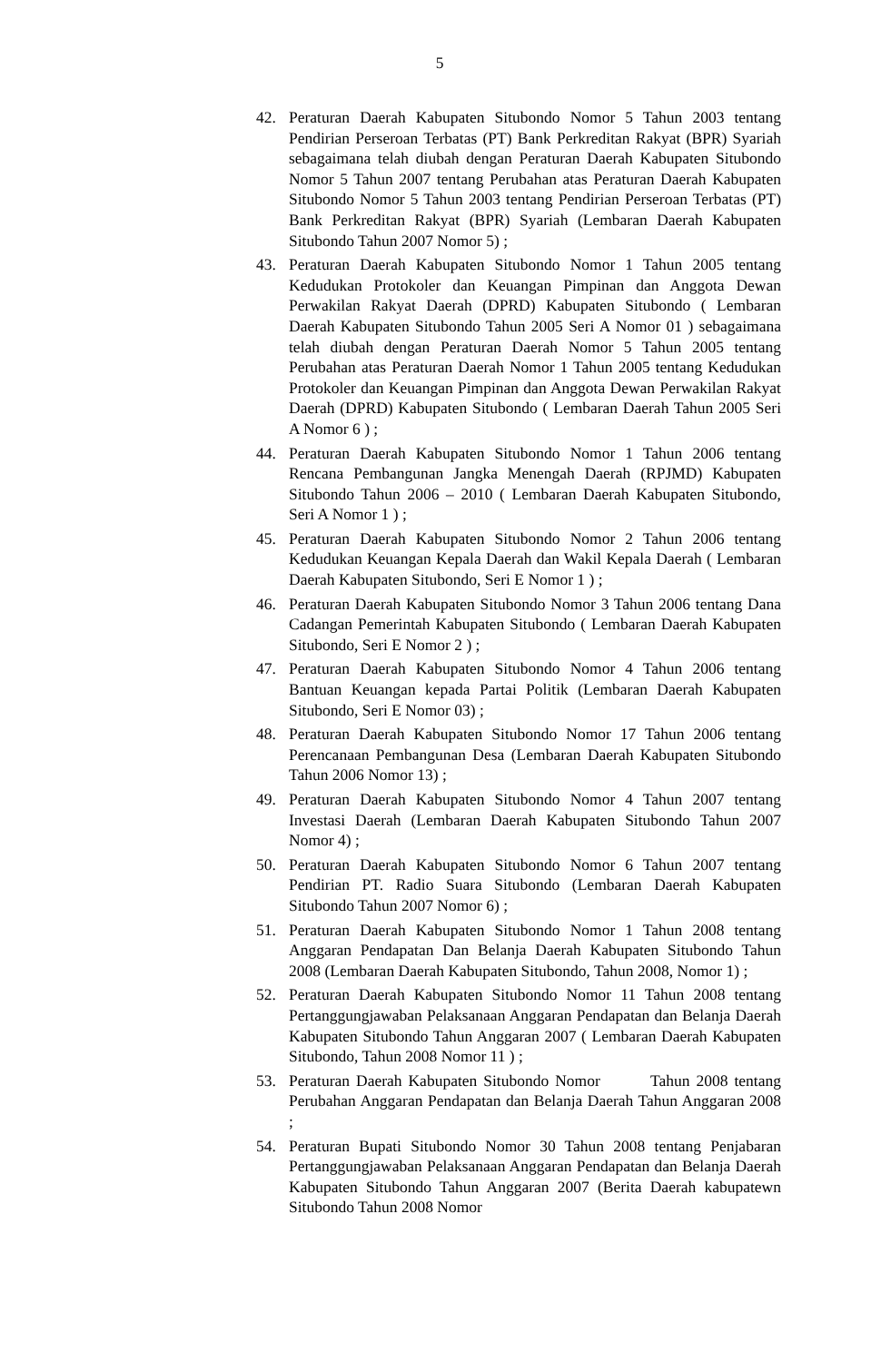5
42. Peraturan Daerah Kabupaten Situbondo Nomor 5 Tahun 2003 tentang Pendirian Perseroan Terbatas (PT) Bank Perkreditan Rakyat (BPR) Syariah sebagaimana telah diubah dengan Peraturan Daerah Kabupaten Situbondo Nomor 5 Tahun 2007 tentang Perubahan atas Peraturan Daerah Kabupaten Situbondo Nomor 5 Tahun 2003 tentang Pendirian Perseroan Terbatas (PT) Bank Perkreditan Rakyat (BPR) Syariah (Lembaran Daerah Kabupaten Situbondo Tahun 2007 Nomor 5) ;
43. Peraturan Daerah Kabupaten Situbondo Nomor 1 Tahun 2005 tentang Kedudukan Protokoler dan Keuangan Pimpinan dan Anggota Dewan Perwakilan Rakyat Daerah (DPRD) Kabupaten Situbondo ( Lembaran Daerah Kabupaten Situbondo Tahun 2005 Seri A Nomor 01 ) sebagaimana telah diubah dengan Peraturan Daerah Nomor 5 Tahun 2005 tentang Perubahan atas Peraturan Daerah Nomor 1 Tahun 2005 tentang Kedudukan Protokoler dan Keuangan Pimpinan dan Anggota Dewan Perwakilan Rakyat Daerah (DPRD) Kabupaten Situbondo ( Lembaran Daerah Tahun 2005 Seri A Nomor 6 ) ;
44. Peraturan Daerah Kabupaten Situbondo Nomor 1 Tahun 2006 tentang Rencana Pembangunan Jangka Menengah Daerah (RPJMD) Kabupaten Situbondo Tahun 2006 – 2010 ( Lembaran Daerah Kabupaten Situbondo, Seri A Nomor 1 ) ;
45. Peraturan Daerah Kabupaten Situbondo Nomor 2 Tahun 2006 tentang Kedudukan Keuangan Kepala Daerah dan Wakil Kepala Daerah ( Lembaran Daerah Kabupaten Situbondo, Seri E Nomor 1 ) ;
46. Peraturan Daerah Kabupaten Situbondo Nomor 3 Tahun 2006 tentang Dana Cadangan Pemerintah Kabupaten Situbondo ( Lembaran Daerah Kabupaten Situbondo, Seri E Nomor 2 ) ;
47. Peraturan Daerah Kabupaten Situbondo Nomor 4 Tahun 2006 tentang Bantuan Keuangan kepada Partai Politik (Lembaran Daerah Kabupaten Situbondo, Seri E Nomor 03) ;
48. Peraturan Daerah Kabupaten Situbondo Nomor 17 Tahun 2006 tentang Perencanaan Pembangunan Desa (Lembaran Daerah Kabupaten Situbondo Tahun 2006 Nomor 13) ;
49. Peraturan Daerah Kabupaten Situbondo Nomor 4 Tahun 2007 tentang Investasi Daerah (Lembaran Daerah Kabupaten Situbondo Tahun 2007 Nomor 4) ;
50. Peraturan Daerah Kabupaten Situbondo Nomor 6 Tahun 2007 tentang Pendirian PT. Radio Suara Situbondo (Lembaran Daerah Kabupaten Situbondo Tahun 2007 Nomor 6) ;
51. Peraturan Daerah Kabupaten Situbondo Nomor 1 Tahun 2008 tentang Anggaran Pendapatan Dan Belanja Daerah Kabupaten Situbondo Tahun 2008 (Lembaran Daerah Kabupaten Situbondo, Tahun 2008, Nomor 1) ;
52. Peraturan Daerah Kabupaten Situbondo Nomor 11 Tahun 2008 tentang Pertanggungjawaban Pelaksanaan Anggaran Pendapatan dan Belanja Daerah Kabupaten Situbondo Tahun Anggaran 2007 ( Lembaran Daerah Kabupaten Situbondo, Tahun 2008 Nomor 11 ) ;
53. Peraturan Daerah Kabupaten Situbondo Nomor Tahun 2008 tentang Perubahan Anggaran Pendapatan dan Belanja Daerah Tahun Anggaran 2008 ;
54. Peraturan Bupati Situbondo Nomor 30 Tahun 2008 tentang Penjabaran Pertanggungjawaban Pelaksanaan Anggaran Pendapatan dan Belanja Daerah Kabupaten Situbondo Tahun Anggaran 2007 (Berita Daerah kabupatewn Situbondo Tahun 2008 Nomor